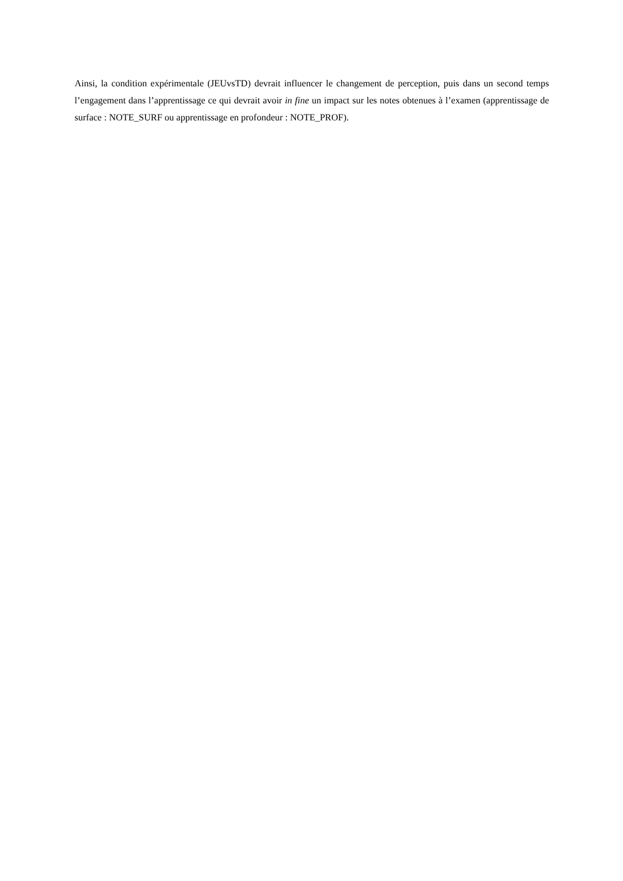Ainsi, la condition expérimentale (JEUvsTD) devrait influencer le changement de perception, puis dans un second temps l’engagement dans l’apprentissage ce qui devrait avoir in fine un impact sur les notes obtenues à l’examen (apprentissage de surface : NOTE_SURF ou apprentissage en profondeur : NOTE_PROF).